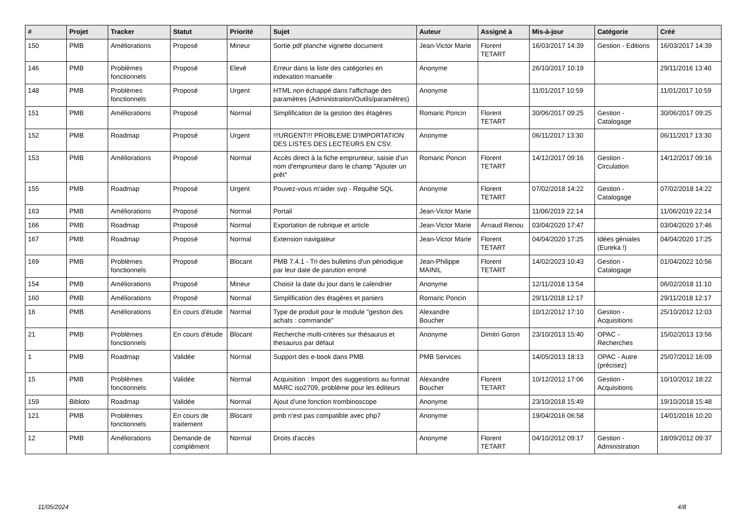| # | Projet | Tracker | Statut | Priorité | Sujet | Auteur | Assigné à | Mis-à-jour | Catégorie | Créé |
| --- | --- | --- | --- | --- | --- | --- | --- | --- | --- | --- |
| 150 | PMB | Améliorations | Proposé | Mineur | Sortie pdf planche vignette document | Jean-Victor Marie | Florent TETART | 16/03/2017 14:39 | Gestion - Editions | 16/03/2017 14:39 |
| 146 | PMB | Problèmes fonctionnels | Proposé | Elevé | Erreur dans la liste des catégories en indexation manuelle | Anonyme | | 26/10/2017 10:19 | | 29/11/2016 13:40 |
| 148 | PMB | Problèmes fonctionnels | Proposé | Urgent | HTML non échappé dans l'affichage des paramètres (Administration/Outils/paramètres) | Anonyme | | 11/01/2017 10:59 | | 11/01/2017 10:59 |
| 151 | PMB | Améliorations | Proposé | Normal | Simplification de la gestion des étagères | Romaric Poncin | Florent TETART | 30/06/2017 09:25 | Gestion - Catalogage | 30/06/2017 09:25 |
| 152 | PMB | Roadmap | Proposé | Urgent | !!!URGENT!!! PROBLEME D'IMPORTATION DES LISTES DES LECTEURS EN CSV. | Anonyme | | 06/11/2017 13:30 | | 06/11/2017 13:30 |
| 153 | PMB | Améliorations | Proposé | Normal | Accès direct à la fiche emprunteur, saisie d'un nom d'emprunteur dans le champ "Ajouter un prêt" | Romaric Poncin | Florent TETART | 14/12/2017 09:16 | Gestion - Circulation | 14/12/2017 09:16 |
| 155 | PMB | Roadmap | Proposé | Urgent | Pouvez-vous m'aider svp - Requête SQL | Anonyme | Florent TETART | 07/02/2018 14:22 | Gestion - Catalogage | 07/02/2018 14:22 |
| 163 | PMB | Améliorations | Proposé | Normal | Portail | Jean-Victor Marie | | 11/06/2019 22:14 | | 11/06/2019 22:14 |
| 166 | PMB | Roadmap | Proposé | Normal | Exportation de rubrique et article | Jean-Victor Marie | Arnaud Renou | 03/04/2020 17:47 | | 03/04/2020 17:46 |
| 167 | PMB | Roadmap | Proposé | Normal | Extension navigateur | Jean-Victor Marie | Florent TETART | 04/04/2020 17:25 | Idées géniales (Eureka !) | 04/04/2020 17:25 |
| 169 | PMB | Problèmes fonctionnels | Proposé | Blocant | PMB 7.4.1 - Tri des bulletins d'un périodique par leur date de parution erroné | Jean-Philippe MAINIL | Florent TETART | 14/02/2023 10:43 | Gestion - Catalogage | 01/04/2022 10:56 |
| 154 | PMB | Améliorations | Proposé | Mineur | Choisir la date du jour dans le calendrier | Anonyme | | 12/11/2018 13:54 | | 06/02/2018 11:10 |
| 160 | PMB | Améliorations | Proposé | Normal | Simplification des étagères et paniers | Romaric Poncin | | 29/11/2018 12:17 | | 29/11/2018 12:17 |
| 16 | PMB | Améliorations | En cours d'étude | Normal | Type de produit pour le module "gestion des achats : commande" | Alexandre Boucher | | 10/12/2012 17:10 | Gestion - Acquisitions | 25/10/2012 12:03 |
| 21 | PMB | Problèmes fonctionnels | En cours d'étude | Blocant | Recherche multi-critères sur thésaurus et thesaurus par défaut | Anonyme | Dimitri Goron | 23/10/2013 15:40 | OPAC - Recherches | 15/02/2013 13:56 |
| 1 | PMB | Roadmap | Validée | Normal | Support des e-book dans PMB | PMB Services | | 14/05/2013 18:13 | OPAC - Autre (précisez) | 25/07/2012 16:09 |
| 15 | PMB | Problèmes fonctionnels | Validée | Normal | Acquisition : Import des suggestions au format MARC iso2709, problème pour les éditeurs | Alexandre Boucher | Florent TETART | 10/12/2012 17:06 | Gestion - Acquisitions | 10/10/2012 18:22 |
| 159 | Bibloto | Roadmap | Validée | Normal | Ajout d'une fonction trombinoscope | Anonyme | | 23/10/2018 15:49 | | 19/10/2018 15:48 |
| 121 | PMB | Problèmes fonctionnels | En cours de traitement | Blocant | pmb n'est pas compatible avec php7 | Anonyme | | 19/04/2016 06:58 | | 14/01/2016 10:20 |
| 12 | PMB | Améliorations | Demande de complément | Normal | Droits d'accès | Anonyme | Florent TETART | 04/10/2012 09:17 | Gestion - Administration | 18/09/2012 09:37 |
11/05/2024 4/8